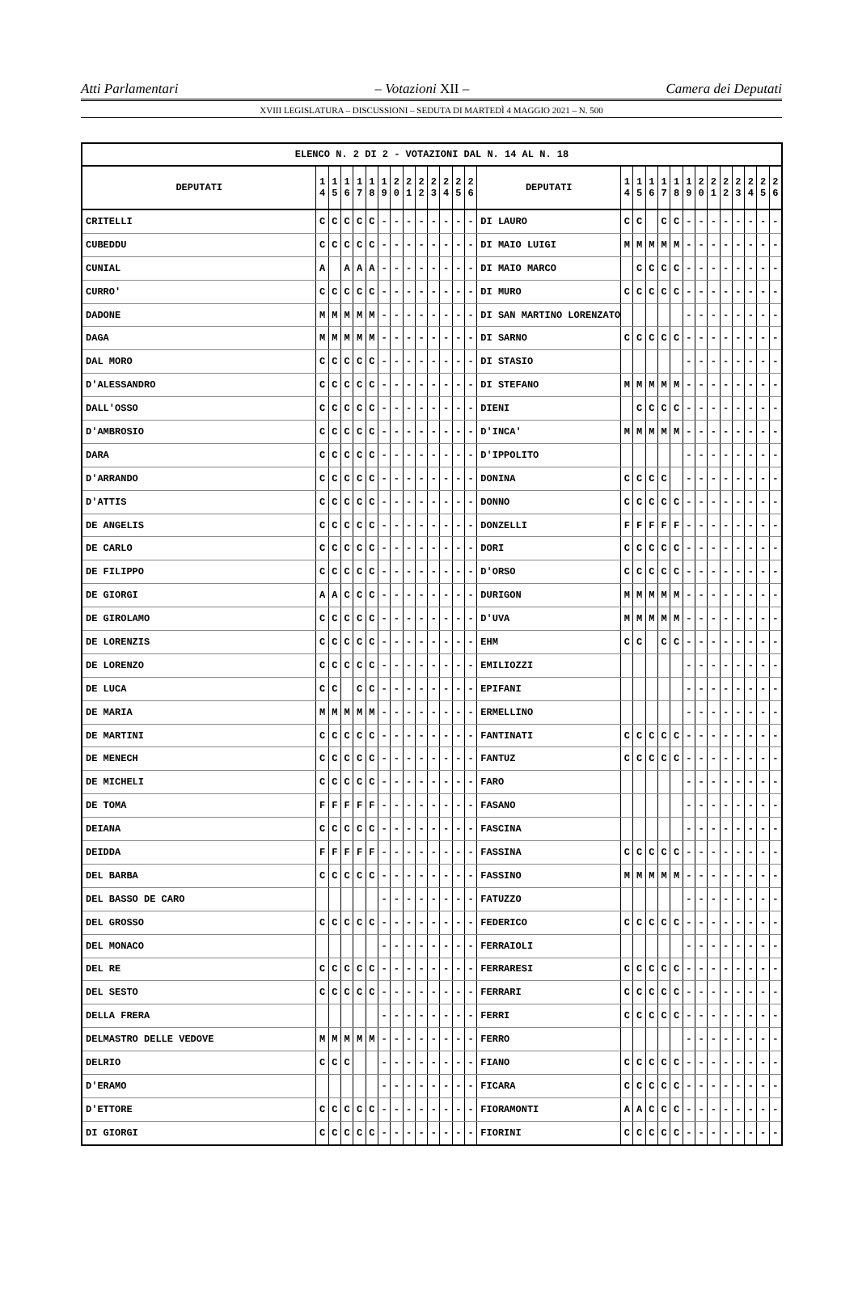Atti Parlamentari – Votazioni XII – Camera dei Deputati
XVIII LEGISLATURA – DISCUSSIONI – SEDUTA DI MARTEDÌ 4 MAGGIO 2021 – N. 500
| ELENCO N. 2 DI 2 - VOTAZIONI DAL N. 14 AL N. 18 | | | | | | | | | | | | | | | | | | | | | | | | | | | |
| --- | --- | --- | --- | --- | --- | --- | --- | --- | --- | --- | --- | --- | --- | --- | --- | --- | --- | --- | --- | --- | --- | --- | --- | --- | --- | --- | --- |
| DEPUTATI | 1 4 | 1 5 | 1 6 | 1 7 | 1 8 | 1 9 | 2 0 | 2 1 | 2 2 | 2 3 | 2 4 | 2 5 | 2 6 | DEPUTATI | 1 4 | 1 5 | 1 6 | 1 7 | 1 8 | 1 9 | 2 0 | 2 1 | 2 2 | 2 3 | 2 4 | 2 5 | 2 6 |
| CRITELLI | C | C | C | C | C | - | - | - | - | - | - | - | - | DI LAURO | C | C | | C | C | - | - | - | - | - | - | - | - |
| CUBEDDU | C | C | C | C | C | - | - | - | - | - | - | - | - | DI MAIO LUIGI | M | M | M | M | M | - | - | - | - | - | - | - | - |
| CUNIAL | A | | A | A | A | - | - | - | - | - | - | - | - | DI MAIO MARCO | | C | C | C | C | - | - | - | - | - | - | - | - |
| CURRO' | C | C | C | C | C | - | - | - | - | - | - | - | - | DI MURO | C | C | C | C | C | - | - | - | - | - | - | - | - |
| DADONE | M | M | M | M | M | - | - | - | - | - | - | - | - | DI SAN MARTINO LORENZATO | | | | | | - | - | - | - | - | - | - | - |
| DAGA | M | M | M | M | M | - | - | - | - | - | - | - | - | DI SARNO | C | C | C | C | C | - | - | - | - | - | - | - | - |
| DAL MORO | C | C | C | C | C | - | - | - | - | - | - | - | - | DI STASIO | | | | | | - | - | - | - | - | - | - | - |
| D'ALESSANDRO | C | C | C | C | C | - | - | - | - | - | - | - | - | DI STEFANO | M | M | M | M | M | - | - | - | - | - | - | - | - |
| DALL'OSSO | C | C | C | C | C | - | - | - | - | - | - | - | - | DIENI | | C | C | C | C | - | - | - | - | - | - | - | - |
| D'AMBROSIO | C | C | C | C | C | - | - | - | - | - | - | - | - | D'INCA' | M | M | M | M | M | - | - | - | - | - | - | - | - |
| DARA | C | C | C | C | C | - | - | - | - | - | - | - | - | D'IPPOLITO | | | | | | - | - | - | - | - | - | - | - |
| D'ARRANDO | C | C | C | C | C | - | - | - | - | - | - | - | - | DONINA | C | C | C | C | | - | - | - | - | - | - | - | - |
| D'ATTIS | C | C | C | C | C | - | - | - | - | - | - | - | - | DONNO | C | C | C | C | C | - | - | - | - | - | - | - | - |
| DE ANGELIS | C | C | C | C | C | - | - | - | - | - | - | - | - | DONZELLI | F | F | F | F | F | - | - | - | - | - | - | - | - |
| DE CARLO | C | C | C | C | C | - | - | - | - | - | - | - | - | DORI | C | C | C | C | C | - | - | - | - | - | - | - | - |
| DE FILIPPO | C | C | C | C | C | - | - | - | - | - | - | - | - | D'ORSO | C | C | C | C | C | - | - | - | - | - | - | - | - |
| DE GIORGI | A | A | C | C | C | - | - | - | - | - | - | - | - | DURIGON | M | M | M | M | M | - | - | - | - | - | - | - | - |
| DE GIROLAMO | C | C | C | C | C | - | - | - | - | - | - | - | - | D'UVA | M | M | M | M | M | - | - | - | - | - | - | - | - |
| DE LORENZIS | C | C | C | C | C | - | - | - | - | - | - | - | - | EHM | C | C | | C | C | - | - | - | - | - | - | - | - |
| DE LORENZO | C | C | C | C | C | - | - | - | - | - | - | - | - | EMILIOZZI | | | | | | - | - | - | - | - | - | - | - |
| DE LUCA | C | C | | C | C | - | - | - | - | - | - | - | - | EPIFANI | | | | | | - | - | - | - | - | - | - | - |
| DE MARIA | M | M | M | M | M | - | - | - | - | - | - | - | - | ERMELLINO | | | | | | - | - | - | - | - | - | - | - |
| DE MARTINI | C | C | C | C | C | - | - | - | - | - | - | - | - | FANTINATI | C | C | C | C | C | - | - | - | - | - | - | - | - |
| DE MENECH | C | C | C | C | C | - | - | - | - | - | - | - | - | FANTUZ | C | C | C | C | C | - | - | - | - | - | - | - | - |
| DE MICHELI | C | C | C | C | C | - | - | - | - | - | - | - | - | FARO | | | | | | - | - | - | - | - | - | - | - |
| DE TOMA | F | F | F | F | F | - | - | - | - | - | - | - | - | FASANO | | | | | | - | - | - | - | - | - | - | - |
| DEIANA | C | C | C | C | C | - | - | - | - | - | - | - | - | FASCINA | | | | | | - | - | - | - | - | - | - | - |
| DEIDDA | F | F | F | F | F | - | - | - | - | - | - | - | - | FASSINA | C | C | C | C | C | - | - | - | - | - | - | - | - |
| DEL BARBA | C | C | C | C | C | - | - | - | - | - | - | - | - | FASSINO | M | M | M | M | M | - | - | - | - | - | - | - | - |
| DEL BASSO DE CARO | | | | | | - | - | - | - | - | - | - | - | FATUZZO | | | | | | - | - | - | - | - | - | - | - |
| DEL GROSSO | C | C | C | C | C | - | - | - | - | - | - | - | - | FEDERICO | C | C | C | C | C | - | - | - | - | - | - | - | - |
| DEL MONACO | | | | | | - | - | - | - | - | - | - | - | FERRAIOLI | | | | | | - | - | - | - | - | - | - | - |
| DEL RE | C | C | C | C | C | - | - | - | - | - | - | - | - | FERRARESI | C | C | C | C | C | - | - | - | - | - | - | - | - |
| DEL SESTO | C | C | C | C | C | - | - | - | - | - | - | - | - | FERRARI | C | C | C | C | C | - | - | - | - | - | - | - | - |
| DELLA FRERA | | | | | | - | - | - | - | - | - | - | - | FERRI | C | C | C | C | C | - | - | - | - | - | - | - | - |
| DELMASTRO DELLE VEDOVE | M | M | M | M | M | - | - | - | - | - | - | - | - | FERRO | | | | | | - | - | - | - | - | - | - | - |
| DELRIO | C | C | C | | | - | - | - | - | - | - | - | - | FIANO | C | C | C | C | C | - | - | - | - | - | - | - | - |
| D'ERAMO | | | | | | - | - | - | - | - | - | - | - | FICARA | C | C | C | C | C | - | - | - | - | - | - | - | - |
| D'ETTORE | C | C | C | C | C | - | - | - | - | - | - | - | - | FIORAMONTI | A | A | C | C | C | - | - | - | - | - | - | - | - |
| DI GIORGI | C | C | C | C | C | - | - | - | - | - | - | - | - | FIORINI | C | C | C | C | C | - | - | - | - | - | - | - | - |